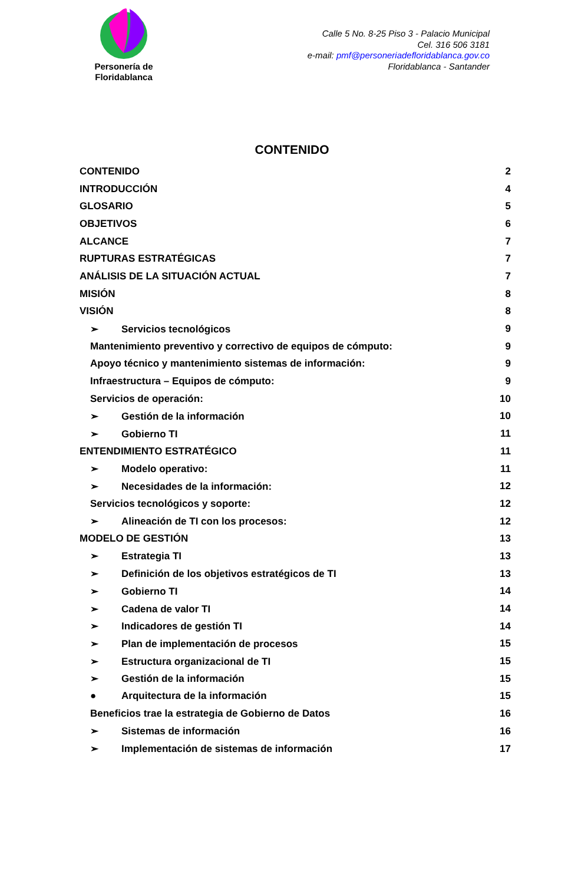Personería de Floridablanca
Calle 5 No. 8-25 Piso 3 - Palacio Municipal
Cel. 316 506 3181
e-mail: pmf@personeriadefloridablanca.gov.co
Floridablanca - Santander
CONTENIDO
CONTENIDO 2
INTRODUCCIÓN 4
GLOSARIO 5
OBJETIVOS 6
ALCANCE 7
RUPTURAS ESTRATÉGICAS 7
ANÁLISIS DE LA SITUACIÓN ACTUAL 7
MISIÓN 8
VISIÓN 8
➢ Servicios tecnológicos 9
Mantenimiento preventivo y correctivo de equipos de cómputo: 9
Apoyo técnico y mantenimiento sistemas de información: 9
Infraestructura – Equipos de cómputo: 9
Servicios de operación: 10
➢ Gestión de la información 10
➢ Gobierno TI 11
ENTENDIMIENTO ESTRATÉGICO 11
➢ Modelo operativo: 11
➢ Necesidades de la información: 12
Servicios tecnológicos y soporte: 12
➢ Alineación de TI con los procesos: 12
MODELO DE GESTIÓN 13
➢ Estrategia TI 13
➢ Definición de los objetivos estratégicos de TI 13
➢ Gobierno TI 14
➢ Cadena de valor TI 14
➢ Indicadores de gestión TI 14
➢ Plan de implementación de procesos 15
➢ Estructura organizacional de TI 15
➢ Gestión de la información 15
● Arquitectura de la información 15
Beneficios trae la estrategia de Gobierno de Datos 16
➢ Sistemas de información 16
➢ Implementación de sistemas de información 17